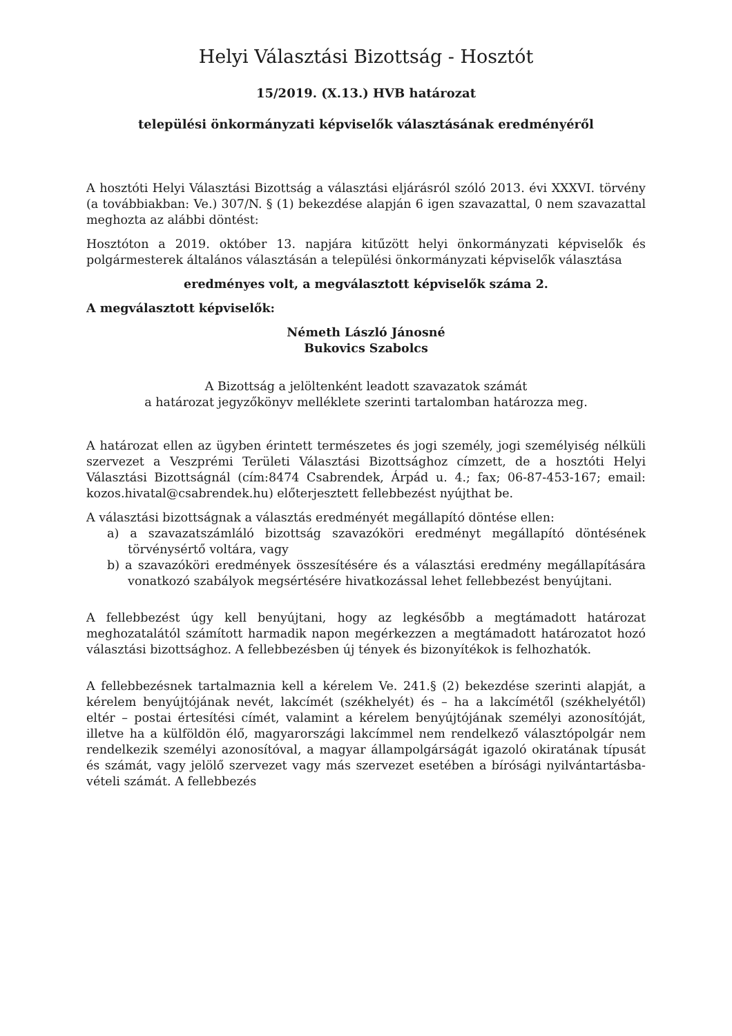Helyi Választási Bizottság - Hosztót
15/2019. (X.13.) HVB határozat
települési önkormányzati képviselők választásának eredményéről
A hosztóti Helyi Választási Bizottság a választási eljárásról szóló 2013. évi XXXVI. törvény (a továbbiakban: Ve.) 307/N. § (1) bekezdése alapján 6 igen szavazattal, 0 nem szavazattal meghozta az alábbi döntést:
Hosztóton a 2019. október 13. napjára kitűzött helyi önkormányzati képviselők és polgármesterek általános választásán a települési önkormányzati képviselők választása
eredményes volt, a megválasztott képviselők száma 2.
A megválasztott képviselők:
Németh László Jánosné
Bukovics Szabolcs
A Bizottság a jelöltenként leadott szavazatok számát
a határozat jegyzőkönyv melléklete szerinti tartalomban határozza meg.
A határozat ellen az ügyben érintett természetes és jogi személy, jogi személyiség nélküli szervezet a Veszprémi Területi Választási Bizottsághoz címzett, de a hosztóti Helyi Választási Bizottságnál (cím:8474 Csabrendek, Árpád u. 4.; fax; 06-87-453-167; email: kozos.hivatal@csabrendek.hu) előterjesztett fellebbezést nyújthat be.
A választási bizottságnak a választás eredményét megállapító döntése ellen:
a) a szavazatszámláló bizottság szavazóköri eredményt megállapító döntésének törvénysértő voltára, vagy
b) a szavazóköri eredmények összesítésére és a választási eredmény megállapítására vonatkozó szabályok megsértésére hivatkozással lehet fellebbezést benyújtani.
A fellebbezést úgy kell benyújtani, hogy az legkésőbb a megtámadott határozat meghozatalától számított harmadik napon megérkezzen a megtámadott határozatot hozó választási bizottsághoz. A fellebbezésben új tények és bizonyítékok is felhozhatók.
A fellebbezésnek tartalmaznia kell a kérelem Ve. 241.§ (2) bekezdése szerinti alapját, a kérelem benyújtójának nevét, lakcímét (székhelyét) és – ha a lakcímétől (székhelyétől) eltér – postai értesítési címét, valamint a kérelem benyújtójának személyi azonosítóját, illetve ha a külföldön élő, magyarországi lakcímmel nem rendelkező választópolgár nem rendelkezik személyi azonosítóval, a magyar állampolgárságát igazoló okiratának típusát és számát, vagy jelölő szervezet vagy más szervezet esetében a bírósági nyilvántartásba-vételi számát. A fellebbezés